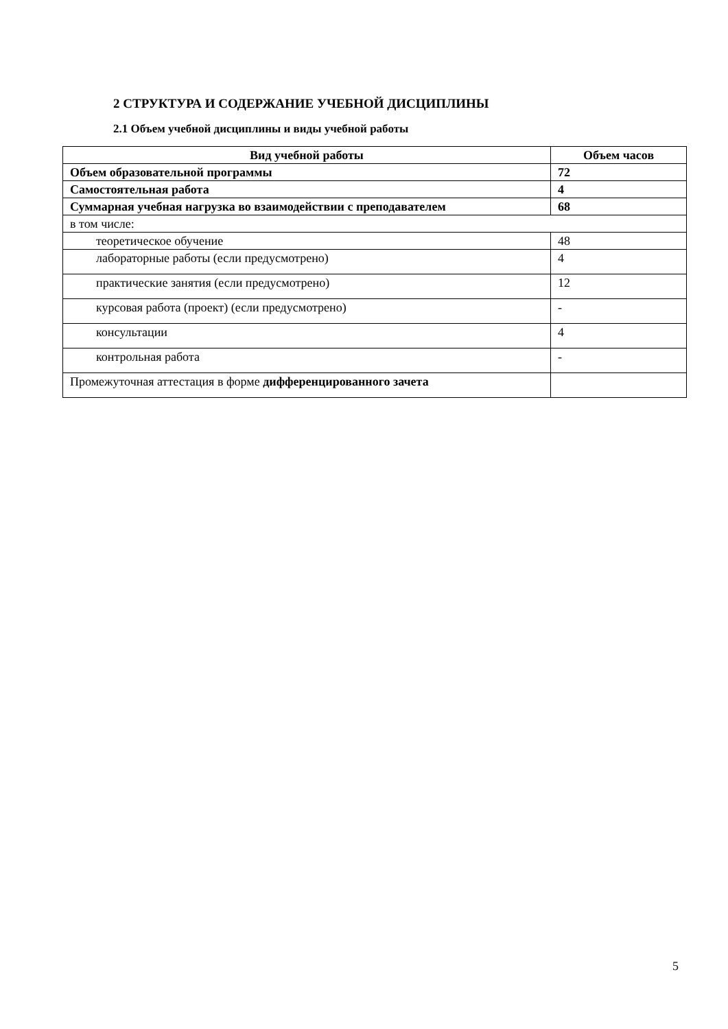2 СТРУКТУРА И СОДЕРЖАНИЕ УЧЕБНОЙ ДИСЦИПЛИНЫ
2.1 Объем учебной дисциплины и виды учебной работы
| Вид учебной работы | Объем часов |
| --- | --- |
| Объем образовательной программы | 72 |
| Самостоятельная работа | 4 |
| Суммарная учебная нагрузка во взаимодействии с преподавателем | 68 |
| в том числе: | |
| теоретическое обучение | 48 |
| лабораторные работы (если предусмотрено) | 4 |
| практические занятия (если предусмотрено) | 12 |
| курсовая работа (проект) (если предусмотрено) | - |
| консультации | 4 |
| контрольная работа | - |
| Промежуточная аттестация в форме дифференцированного зачета | |
5